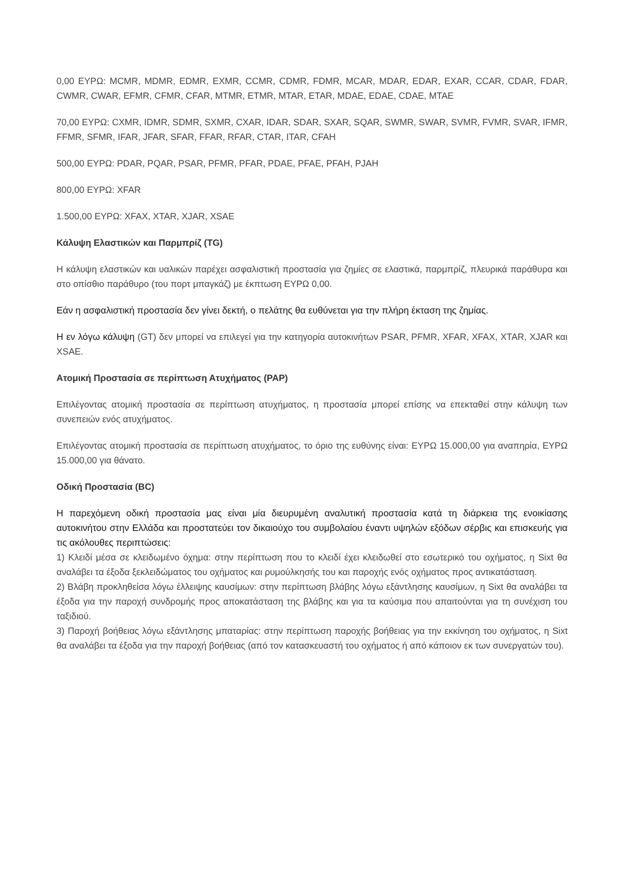0,00 ΕΥΡΩ: MCMR, MDMR, EDMR, EXMR, CCMR, CDMR, FDMR, MCAR, MDAR, EDAR, EXAR, CCAR, CDAR, FDAR, CWMR, CWAR, EFMR, CFMR, CFAR, MTMR, ETMR, MTAR, ETAR, MDAE, EDAE, CDAE, MTAE
70,00 ΕΥΡΩ: CXMR, IDMR, SDMR, SXMR, CXAR, IDAR, SDAR, SXAR, SQAR, SWMR, SWAR, SVMR, FVMR, SVAR, IFMR, FFMR, SFMR, IFAR, JFAR, SFAR, FFAR, RFAR, CTAR, ITAR, CFAH
500,00 ΕΥΡΩ: PDAR, PQAR, PSAR, PFMR, PFAR, PDAE, PFAE, PFAH, PJAH
800,00 ΕΥΡΩ: XFAR
1.500,00 ΕΥΡΩ: XFAX, XTAR, XJAR, XSAE
Κάλυψη Ελαστικών και Παρμπρίζ (TG)
Η κάλυψη ελαστικών και υαλικών παρέχει ασφαλιστική προστασία για ζημίες σε ελαστικά, παρμπρίζ, πλευρικά παράθυρα και στο οπίσθιο παράθυρο (του πορτ μπαγκάζ) με έκπτωση ΕΥΡΩ 0,00.
Εάν η ασφαλιστική προστασία δεν γίνει δεκτή, ο πελάτης θα ευθύνεται για την πλήρη έκταση της ζημίας.
Η εν λόγω κάλυψη (GT) δεν μπορεί να επιλεγεί για την κατηγορία αυτοκινήτων PSAR, PFMR, XFAR, XFAX, XTAR, XJAR και XSAE.
Ατομική Προστασία σε περίπτωση Ατυχήματος (PAP)
Επιλέγοντας ατομική προστασία σε περίπτωση ατυχήματος, η προστασία μπορεί επίσης να επεκταθεί στην κάλυψη των συνεπειών ενός ατυχήματος.
Επιλέγοντας ατομική προστασία σε περίπτωση ατυχήματος, το όριο της ευθύνης είναι: ΕΥΡΩ 15.000,00 για αναπηρία, ΕΥΡΩ 15.000,00 για θάνατο.
Οδική Προστασία (BC)
Η παρεχόμενη οδική προστασία μας είναι μία διευρυμένη αναλυτική προστασία κατά τη διάρκεια της ενοικίασης αυτοκινήτου στην Ελλάδα και προστατεύει τον δικαιούχο του συμβολαίου έναντι υψηλών εξόδων σέρβις και επισκευής για τις ακόλουθες περιπτώσεις:
1) Κλειδί μέσα σε κλειδωμένο όχημα: στην περίπτωση που το κλειδί έχει κλειδωθεί στο εσωτερικό του οχήματος, η Sixt θα αναλάβει τα έξοδα ξεκλειδώματος του οχήματος και ρυμούλκησής του και παροχής ενός οχήματος προς αντικατάσταση.
2) Βλάβη προκληθείσα λόγω έλλειψης καυσίμων: στην περίπτωση βλάβης λόγω εξάντλησης καυσίμων, η Sixt θα αναλάβει τα έξοδα για την παροχή συνδρομής προς αποκατάσταση της βλάβης και για τα καύσιμα που απαιτούνται για τη συνέχιση του ταξιδιού.
3) Παροχή βοήθειας λόγω εξάντλησης μπαταρίας: στην περίπτωση παροχής βοήθειας για την εκκίνηση του οχήματος, η Sixt θα αναλάβει τα έξοδα για την παροχή βοήθειας (από τον κατασκευαστή του οχήματος ή από κάποιον εκ των συνεργατών του).